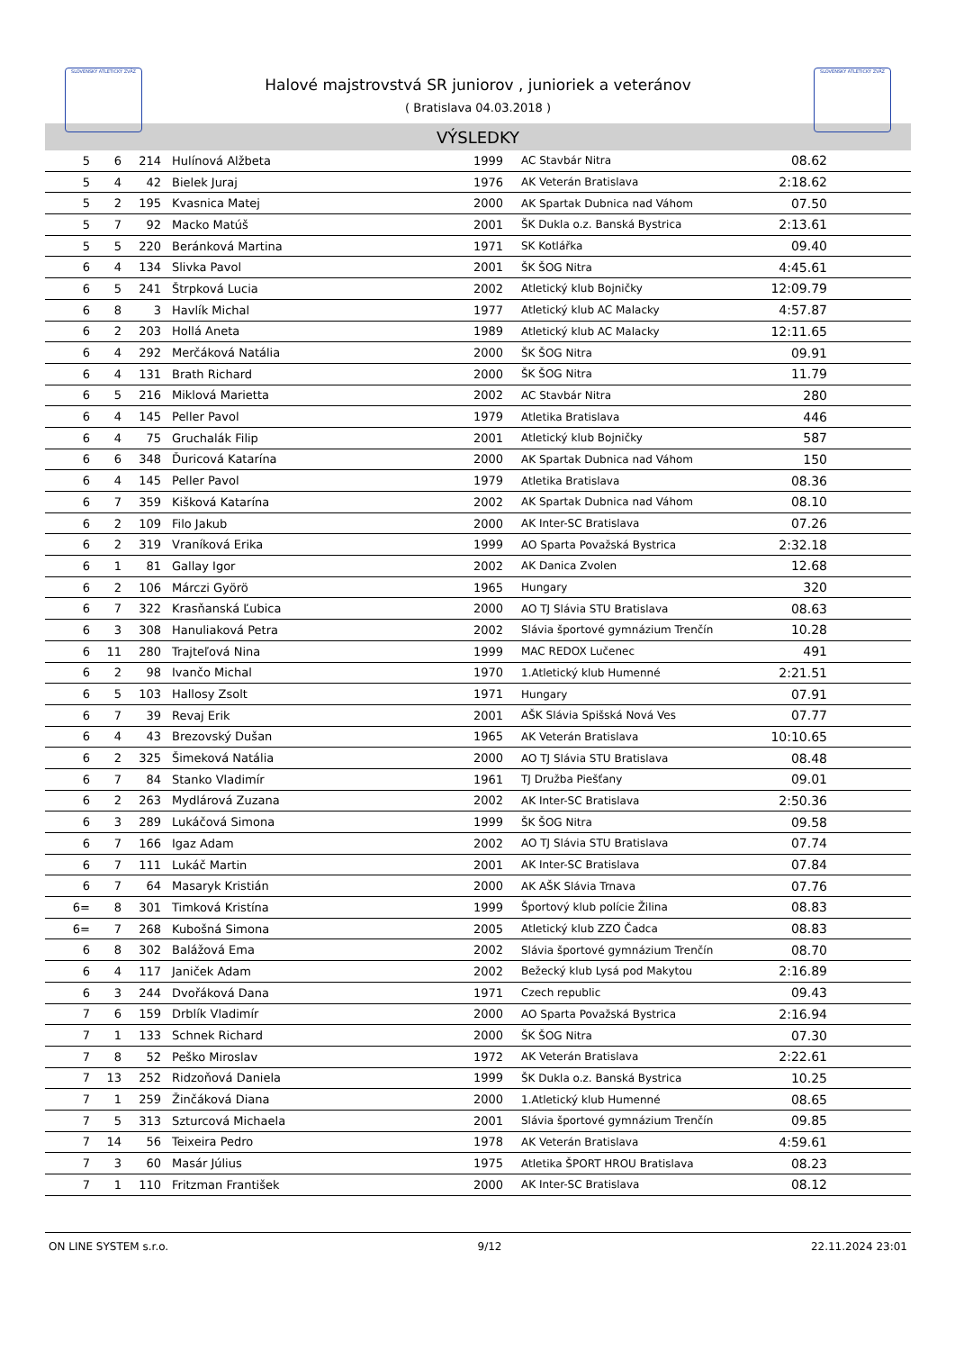SLOVENSKÝ ATLETICKÝ ZVÄZ SLOVENSKÝ ATLETICKÝ ZVÄZ
Halové majstrovstvá SR juniorov , junioriek a veteránov
( Bratislava 04.03.2018 )
VÝSLEDKY
| 5 | 6 | 214 | Hulínová Alžbeta | 1999 | AC Stavbár Nitra | 08.62 | |
| 5 | 4 | 42 | Bielek Juraj | 1976 | AK Veterán Bratislava | 2:18.62 | |
| 5 | 2 | 195 | Kvasnica Matej | 2000 | AK Spartak Dubnica nad Váhom | 07.50 | |
| 5 | 7 | 92 | Macko Matúš | 2001 | ŠK Dukla o.z. Banská Bystrica | 2:13.61 | |
| 5 | 5 | 220 | Beránková Martina | 1971 | SK Kotlářka | 09.40 | |
| 6 | 4 | 134 | Slivka Pavol | 2001 | ŠK ŠOG Nitra | 4:45.61 | |
| 6 | 5 | 241 | Štrpková Lucia | 2002 | Atletický klub Bojničky | 12:09.79 | |
| 6 | 8 | 3 | Havlík Michal | 1977 | Atletický klub AC Malacky | 4:57.87 | |
| 6 | 2 | 203 | Hollá Aneta | 1989 | Atletický klub AC Malacky | 12:11.65 | |
| 6 | 4 | 292 | Merčáková Natália | 2000 | ŠK ŠOG Nitra | 09.91 | |
| 6 | 4 | 131 | Brath Richard | 2000 | ŠK ŠOG Nitra | 11.79 | |
| 6 | 5 | 216 | Miklová Marietta | 2002 | AC Stavbár Nitra | 280 | |
| 6 | 4 | 145 | Peller Pavol | 1979 | Atletika Bratislava | 446 | |
| 6 | 4 | 75 | Gruchalák Filip | 2001 | Atletický klub Bojničky | 587 | |
| 6 | 6 | 348 | Ďuricová Katarína | 2000 | AK Spartak Dubnica nad Váhom | 150 | |
| 6 | 4 | 145 | Peller Pavol | 1979 | Atletika Bratislava | 08.36 | |
| 6 | 7 | 359 | Kišková Katarína | 2002 | AK Spartak Dubnica nad Váhom | 08.10 | |
| 6 | 2 | 109 | Filo Jakub | 2000 | AK Inter-SC Bratislava | 07.26 | |
| 6 | 2 | 319 | Vraníková Erika | 1999 | AO Sparta Považská Bystrica | 2:32.18 | |
| 6 | 1 | 81 | Gallay Igor | 2002 | AK Danica Zvolen | 12.68 | |
| 6 | 2 | 106 | Márczi Györö | 1965 | Hungary | 320 | |
| 6 | 7 | 322 | Krasňanská Ľubica | 2000 | AO TJ Slávia STU Bratislava | 08.63 | |
| 6 | 3 | 308 | Hanuliaková Petra | 2002 | Slávia športové gymnázium Trenčín | 10.28 | |
| 6 | 11 | 280 | Trajteľová Nina | 1999 | MAC REDOX Lučenec | 491 | |
| 6 | 2 | 98 | Ivančo Michal | 1970 | 1.Atletický klub Humenné | 2:21.51 | |
| 6 | 5 | 103 | Hallosy Zsolt | 1971 | Hungary | 07.91 | |
| 6 | 7 | 39 | Revaj Erik | 2001 | AŠK Slávia Spišská Nová Ves | 07.77 | |
| 6 | 4 | 43 | Brezovský Dušan | 1965 | AK Veterán Bratislava | 10:10.65 | |
| 6 | 2 | 325 | Šimeková Natália | 2000 | AO TJ Slávia STU Bratislava | 08.48 | |
| 6 | 7 | 84 | Stanko Vladimír | 1961 | TJ Družba Piešťany | 09.01 | |
| 6 | 2 | 263 | Mydlárová Zuzana | 2002 | AK Inter-SC Bratislava | 2:50.36 | |
| 6 | 3 | 289 | Lukáčová Simona | 1999 | ŠK ŠOG Nitra | 09.58 | |
| 6 | 7 | 166 | Igaz Adam | 2002 | AO TJ Slávia STU Bratislava | 07.74 | |
| 6 | 7 | 111 | Lukáč Martin | 2001 | AK Inter-SC Bratislava | 07.84 | |
| 6 | 7 | 64 | Masaryk Kristián | 2000 | AK AŠK Slávia Trnava | 07.76 | |
| 6= | 8 | 301 | Timková Kristína | 1999 | Športový klub polície Žilina | 08.83 | |
| 6= | 7 | 268 | Kubošná Simona | 2005 | Atletický klub ZZO Čadca | 08.83 | |
| 6 | 8 | 302 | Balážová Ema | 2002 | Slávia športové gymnázium Trenčín | 08.70 | |
| 6 | 4 | 117 | Janiček Adam | 2002 | Bežecký klub Lysá pod Makytou | 2:16.89 | |
| 6 | 3 | 244 | Dvořáková Dana | 1971 | Czech republic | 09.43 | |
| 7 | 6 | 159 | Drblík Vladimír | 2000 | AO Sparta Považská Bystrica | 2:16.94 | |
| 7 | 1 | 133 | Schnek Richard | 2000 | ŠK ŠOG Nitra | 07.30 | |
| 7 | 8 | 52 | Peško Miroslav | 1972 | AK Veterán Bratislava | 2:22.61 | |
| 7 | 13 | 252 | Ridzoňová Daniela | 1999 | ŠK Dukla o.z. Banská Bystrica | 10.25 | |
| 7 | 1 | 259 | Žinčáková Diana | 2000 | 1.Atletický klub Humenné | 08.65 | |
| 7 | 5 | 313 | Szturcová Michaela | 2001 | Slávia športové gymnázium Trenčín | 09.85 | |
| 7 | 14 | 56 | Teixeira Pedro | 1978 | AK Veterán Bratislava | 4:59.61 | |
| 7 | 3 | 60 | Masár Július | 1975 | Atletika ŠPORT HROU Bratislava | 08.23 | |
| 7 | 1 | 110 | Fritzman František | 2000 | AK Inter-SC Bratislava | 08.12 | |
ON LINE SYSTEM s.r.o. 9/12 22.11.2024 23:01